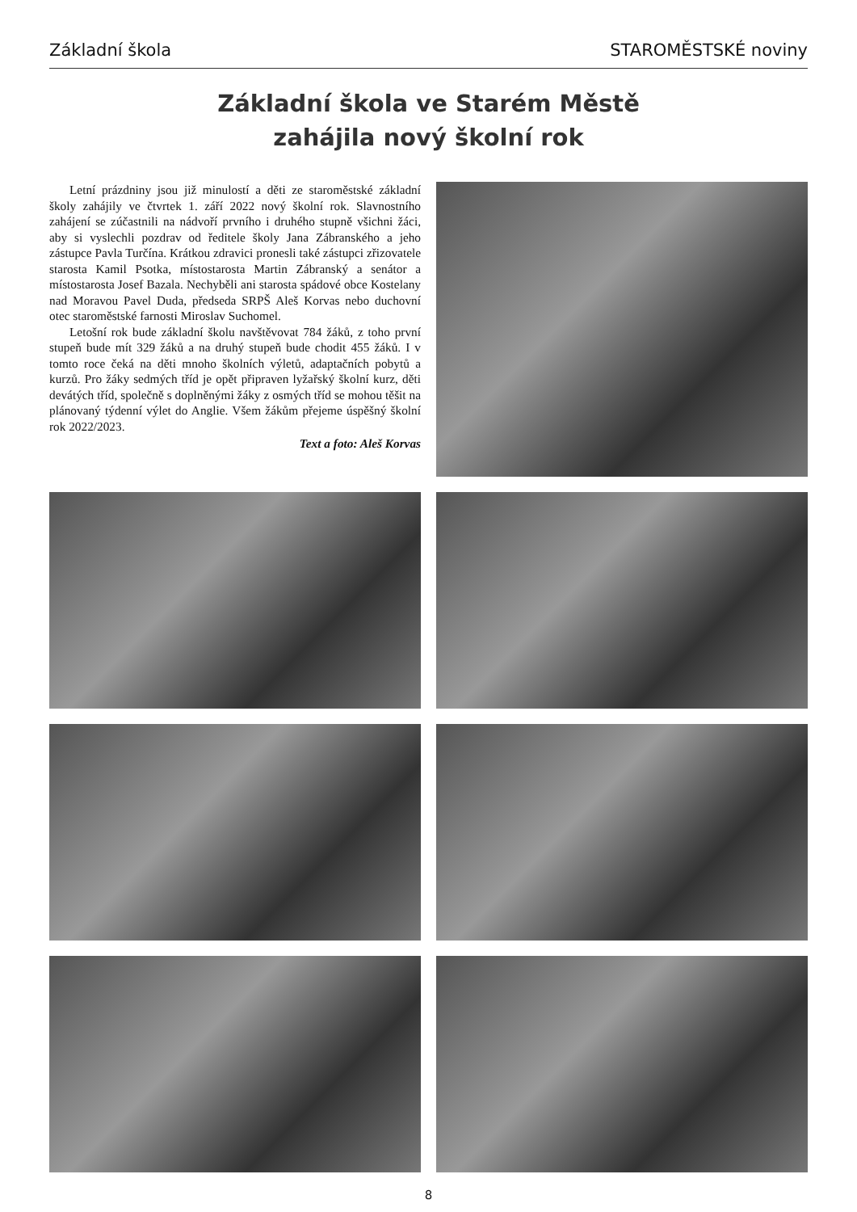Základní škola STAROMĚSTSKÉ noviny
Základní škola ve Starém Městě
zahájila nový školní rok
Letní prázdniny jsou již minulostí a děti ze staroměstské základní školy zahájily ve čtvrtek 1. září 2022 nový školní rok. Slavnostního zahájení se zúčastnili na nádvoří prvního i druhého stupně všichni žáci, aby si vyslechli pozdrav od ředitele školy Jana Zábranského a jeho zástupce Pavla Turčína. Krátkou zdravici pronesli také zástupci zřizovatele starosta Kamil Psotka, místostarosta Martin Zábranský a senátor a místostarosta Josef Bazala. Nechyběli ani starosta spádové obce Kostelany nad Moravou Pavel Duda, předseda SRPŠ Aleš Korvas nebo duchovní otec staroměstské farnosti Miroslav Suchomel.
Letošní rok bude základní školu navštěvovat 784 žáků, z toho první stupeň bude mít 329 žáků a na druhý stupeň bude chodit 455 žáků. I v tomto roce čeká na děti mnoho školních výletů, adaptačních pobytů a kurzů. Pro žáky sedmých tříd je opět připraven lyžařský školní kurz, děti devátých tříd, společně s doplněnými žáky z osmých tříd se mohou těšit na plánovaný týdenní výlet do Anglie. Všem žákům přejeme úspěšný školní rok 2022/2023.
Text a foto: Aleš Korvas
8